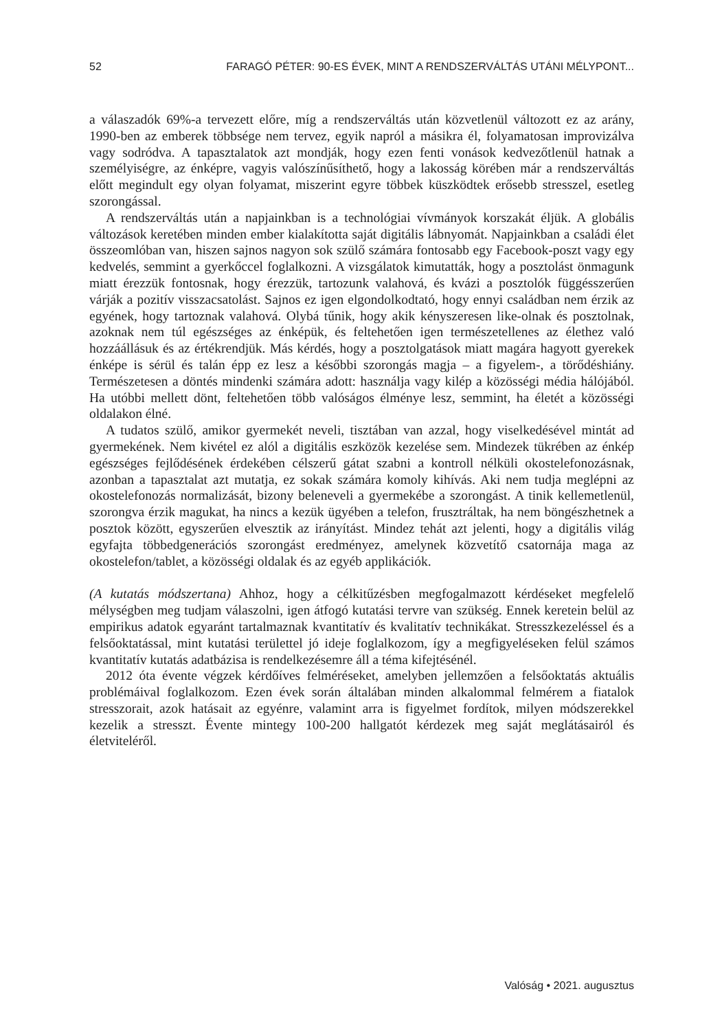52 FARAGÓ PÉTER: 90-ES ÉVEK, MINT A RENDSZERVÁLTÁS UTÁNI MÉLYPONT...
a válaszadók 69%-a tervezett előre, míg a rendszerváltás után közvetlenül változott ez az arány, 1990-ben az emberek többsége nem tervez, egyik napról a másikra él, folyamatosan improvizálva vagy sodródva. A tapasztalatok azt mondják, hogy ezen fenti vonások kedvezőtlenül hatnak a személyiségre, az énképre, vagyis valószínűsíthető, hogy a lakosság körében már a rendszerváltás előtt megindult egy olyan folyamat, miszerint egyre többek küszködtek erősebb stresszel, esetleg szorongással.
A rendszerváltás után a napjainkban is a technológiai vívmányok korszakát éljük. A globális változások keretében minden ember kialakította saját digitális lábnyomát. Napjainkban a családi élet összeomlóban van, hiszen sajnos nagyon sok szülő számára fontosabb egy Facebook-poszt vagy egy kedvelés, semmint a gyerkőccel foglalkozni. A vizsgálatok kimutatták, hogy a posztolást önmagunk miatt érezzük fontosnak, hogy érezzük, tartozunk valahová, és kvázi a posztolók függésszerűen várják a pozitív visszacsatolást. Sajnos ez igen elgondolkodtató, hogy ennyi családban nem érzik az egyének, hogy tartoznak valahová. Olybá tűnik, hogy akik kényszeresen like-olnak és posztolnak, azoknak nem túl egészséges az énképük, és feltehetően igen természetellenes az élethez való hozzáállásuk és az értékrendjük. Más kérdés, hogy a posztolgatások miatt magára hagyott gyerekek énképe is sérül és talán épp ez lesz a későbbi szorongás magja – a figyelem-, a törődéshiány. Természetesen a döntés mindenki számára adott: használja vagy kilép a közösségi média hálójából. Ha utóbbi mellett dönt, feltehetően több valóságos élménye lesz, semmint, ha életét a közösségi oldalakon élné.
A tudatos szülő, amikor gyermekét neveli, tisztában van azzal, hogy viselkedésével mintát ad gyermekének. Nem kivétel ez alól a digitális eszközök kezelése sem. Mindezek tükrében az énkép egészséges fejlődésének érdekében célszerű gátat szabni a kontroll nélküli okostelefonozásnak, azonban a tapasztalat azt mutatja, ez sokak számára komoly kihívás. Aki nem tudja meglépni az okostelefonozás normalizását, bizony beleneveli a gyermekébe a szorongást. A tinik kellemetlenül, szorongva érzik magukat, ha nincs a kezük ügyében a telefon, frusztráltak, ha nem böngészhetnek a posztok között, egyszerűen elvesztik az irányítást. Mindez tehát azt jelenti, hogy a digitális világ egyfajta többedgenerációs szorongást eredményez, amelynek közvetítő csatornája maga az okostelefon/tablet, a közösségi oldalak és az egyéb applikációk.
(A kutatás módszertana) Ahhoz, hogy a célkitűzésben megfogalmazott kérdéseket megfelelő mélységben meg tudjam válaszolni, igen átfogó kutatási tervre van szükség. Ennek keretein belül az empirikus adatok egyaránt tartalmaznak kvantitatív és kvalitatív technikákat. Stresszkezeléssel és a felsőoktatással, mint kutatási területtel jó ideje foglalkozom, így a megfigyeléseken felül számos kvantitatív kutatás adatbázisa is rendelkezésemre áll a téma kifejtésénél.
2012 óta évente végzek kérdőíves felméréseket, amelyben jellemzően a felsőoktatás aktuális problémáival foglalkozom. Ezen évek során általában minden alkalommal felmérem a fiatalok stresszorait, azok hatásait az egyénre, valamint arra is figyelmet fordítok, milyen módszerekkel kezelik a stresszt. Évente mintegy 100-200 hallgatót kérdezek meg saját meglátásairól és életviteléről.
Valóság • 2021. augusztus